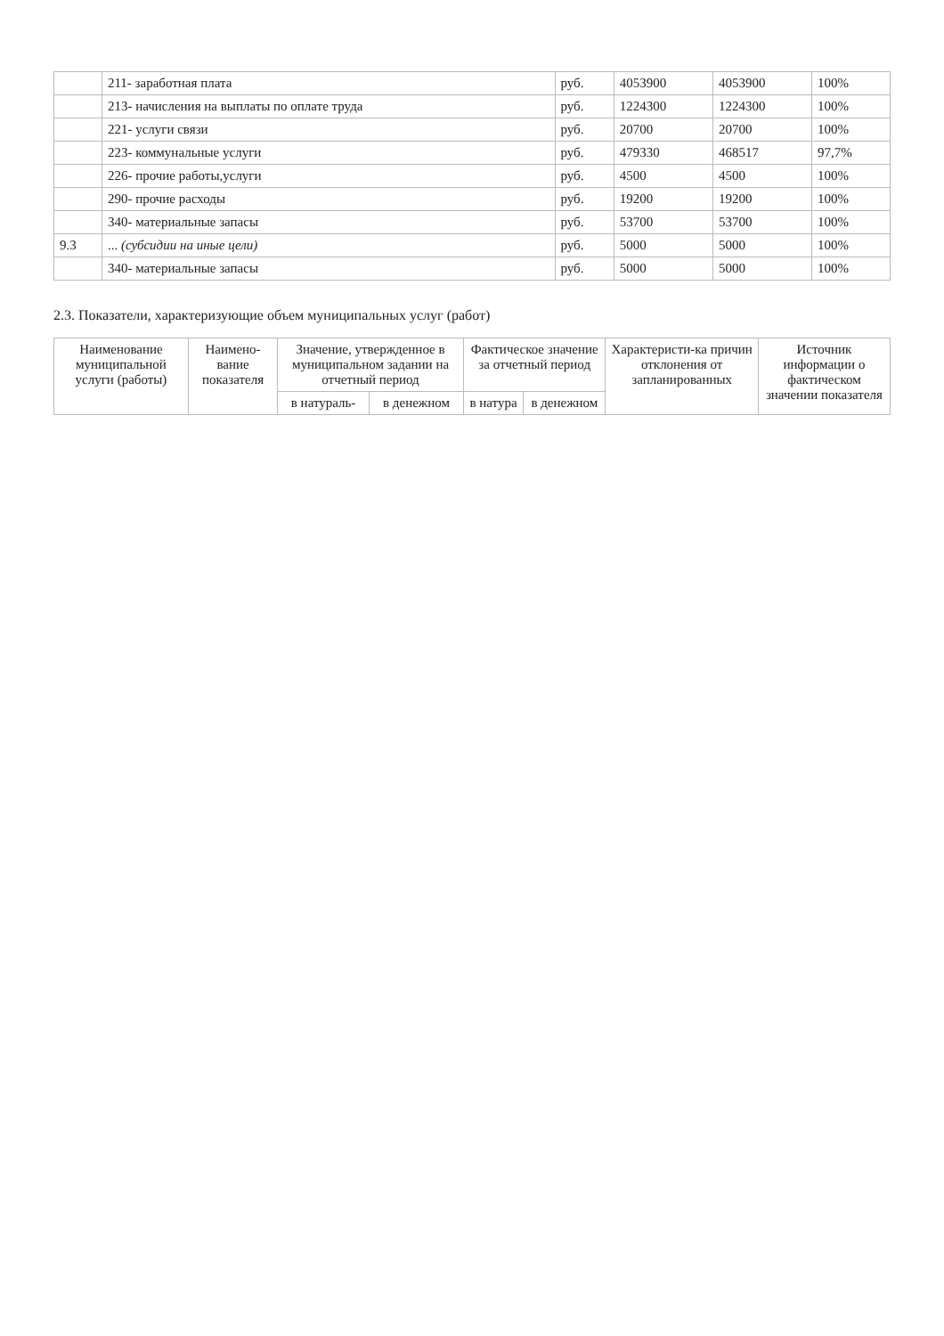| | 211- заработная плата | руб. | 4053900 | 4053900 | 100% |
| | 213- начисления на выплаты по оплате труда | руб. | 1224300 | 1224300 | 100% |
| | 221- услуги связи | руб. | 20700 | 20700 | 100% |
| | 223- коммунальные услуги | руб. | 479330 | 468517 | 97,7% |
| | 226- прочие работы,услуги | руб. | 4500 | 4500 | 100% |
| | 290- прочие расходы | руб. | 19200 | 19200 | 100% |
| | 340- материальные запасы | руб. | 53700 | 53700 | 100% |
| 9.3 | ... (субсидии на иные цели) | руб. | 5000 | 5000 | 100% |
| | 340- материальные запасы | руб. | 5000 | 5000 | 100% |
2.3. Показатели, характеризующие объем муниципальных услуг (работ)
| Наименование муниципальной услуги (работы) | Наимено-вание показателя | Значение, утвержденное в муниципальном задании на отчетный период | | Фактическое значение за отчетный период | | Характеристи-ка причин отклонения от запланированных | Источник информации о фактическом значении показателя |
| --- | --- | --- | --- | --- | --- | --- | --- |
| | | в натураль- | в денежном | в натура | в денежном | | |